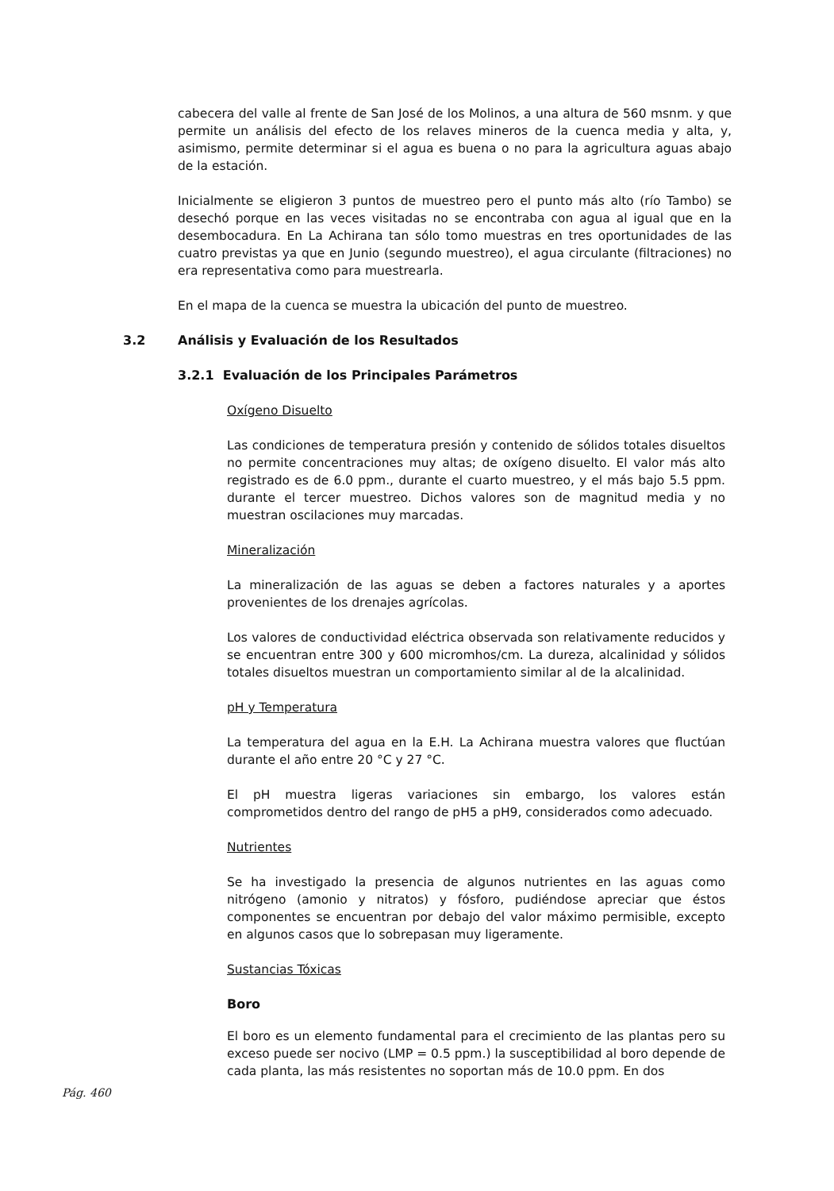cabecera del valle al frente de San José de los Molinos, a una altura de 560 msnm. y que permite un análisis del efecto de los relaves mineros de la cuenca media y alta, y, asimismo, permite determinar si el agua es buena o no para la agricultura aguas abajo de la estación.
Inicialmente se eligieron 3 puntos de muestreo pero el punto más alto (río Tambo) se desechó porque en las veces visitadas no se encontraba con agua al igual que en la desembocadura. En La Achirana tan sólo tomo muestras en tres oportunidades de las cuatro previstas ya que en Junio (segundo muestreo), el agua circulante (filtraciones) no era representativa como para muestrearla.
En el mapa de la cuenca se muestra la ubicación del punto de muestreo.
3.2 Análisis y Evaluación de los Resultados
3.2.1 Evaluación de los Principales Parámetros
Oxígeno Disuelto
Las condiciones de temperatura presión y contenido de sólidos totales disueltos no permite concentraciones muy altas; de oxígeno disuelto. El valor más alto registrado es de 6.0 ppm., durante el cuarto muestreo, y el más bajo 5.5 ppm. durante el tercer muestreo. Dichos valores son de magnitud media y no muestran oscilaciones muy marcadas.
Mineralización
La mineralización de las aguas se deben a factores naturales y a aportes provenientes de los drenajes agrícolas.
Los valores de conductividad eléctrica observada son relativamente reducidos y se encuentran entre 300 y 600 micromhos/cm. La dureza, alcalinidad y sólidos totales disueltos muestran un comportamiento similar al de la alcalinidad.
pH y Temperatura
La temperatura del agua en la E.H. La Achirana muestra valores que fluctúan durante el año entre 20 °C y 27 °C.
El pH muestra ligeras variaciones sin embargo, los valores están comprometidos dentro del rango de pH5 a pH9, considerados como adecuado.
Nutrientes
Se ha investigado la presencia de algunos nutrientes en las aguas como nitrógeno (amonio y nitratos) y fósforo, pudiéndose apreciar que éstos componentes se encuentran por debajo del valor máximo permisible, excepto en algunos casos que lo sobrepasan muy ligeramente.
Sustancias Tóxicas
Boro
El boro es un elemento fundamental para el crecimiento de las plantas pero su exceso puede ser nocivo (LMP = 0.5 ppm.) la susceptibilidad al boro depende de cada planta, las más resistentes no soportan más de 10.0 ppm. En dos
Pág. 460